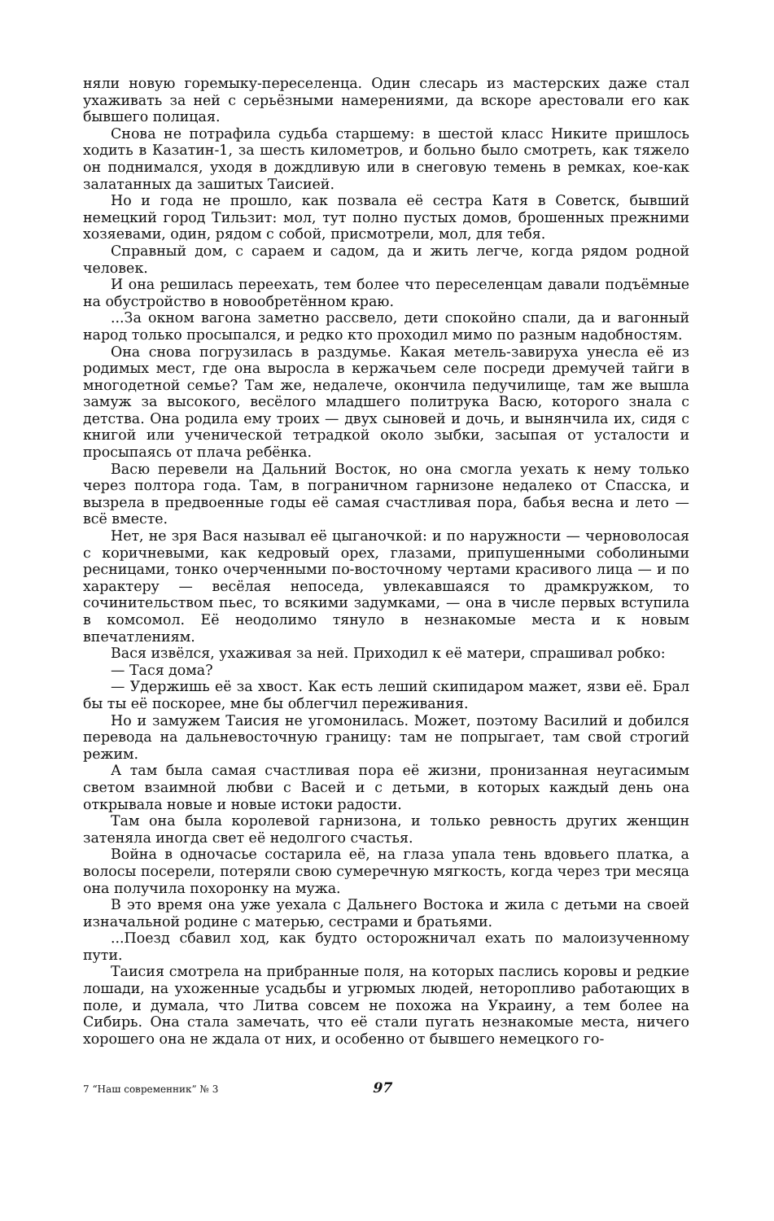няли новую горемыку-переселенца. Один слесарь из мастерских даже стал ухаживать за ней с серьёзными намерениями, да вскоре арестовали его как бывшего полицая.
Снова не потрафила судьба старшему: в шестой класс Никите пришлось ходить в Казатин-1, за шесть километров, и больно было смотреть, как тяжело он поднимался, уходя в дождливую или в снеговую темень в ремках, кое-как залатанных да зашитых Таисией.
Но и года не прошло, как позвала её сестра Катя в Советск, бывший немецкий город Тильзит: мол, тут полно пустых домов, брошенных прежними хозяевами, один, рядом с собой, присмотрели, мол, для тебя.
Справный дом, с сараем и садом, да и жить легче, когда рядом родной человек.
И она решилась переехать, тем более что переселенцам давали подъёмные на обустройство в новообретённом краю.
...За окном вагона заметно рассвело, дети спокойно спали, да и вагонный народ только просыпался, и редко кто проходил мимо по разным надобностям.
Она снова погрузилась в раздумье. Какая метель-завируха унесла её из родимых мест, где она выросла в кержачьем селе посреди дремучей тайги в многодетной семье? Там же, недалече, окончила педучилище, там же вышла замуж за высокого, весёлого младшего политрука Васю, которого знала с детства. Она родила ему троих — двух сыновей и дочь, и вынянчила их, сидя с книгой или ученической тетрадкой около зыбки, засыпая от усталости и просыпаясь от плача ребёнка.
Васю перевели на Дальний Восток, но она смогла уехать к нему только через полтора года. Там, в пограничном гарнизоне недалеко от Спасска, и вызрела в предвоенные годы её самая счастливая пора, бабья весна и лето — всё вместе.
Нет, не зря Вася называл её цыганочкой: и по наружности — черноволосая с коричневыми, как кедровый орех, глазами, припушенными соболиными ресницами, тонко очерченными по-восточному чертами красивого лица — и по характеру — весёлая непоседа, увлекавшаяся то драмкружком, то сочинительством пьес, то всякими задумками, — она в числе первых вступила в комсомол. Её неодолимо тянуло в незнакомые места и к новым впечатлениям.
Вася извёлся, ухаживая за ней. Приходил к её матери, спрашивал робко:
— Тася дома?
— Удержишь её за хвост. Как есть леший скипидаром мажет, язви её. Брал бы ты её поскорее, мне бы облегчил переживания.
Но и замужем Таисия не угомонилась. Может, поэтому Василий и добился перевода на дальневосточную границу: там не попрыгает, там свой строгий режим.
А там была самая счастливая пора её жизни, пронизанная неугасимым светом взаимной любви с Васей и с детьми, в которых каждый день она открывала новые и новые истоки радости.
Там она была королевой гарнизона, и только ревность других женщин затеняла иногда свет её недолгого счастья.
Война в одночасье состарила её, на глаза упала тень вдовьего платка, а волосы посерели, потеряли свою сумеречную мягкость, когда через три месяца она получила похоронку на мужа.
В это время она уже уехала с Дальнего Востока и жила с детьми на своей изначальной родине с матерью, сестрами и братьями.
...Поезд сбавил ход, как будто осторожничал ехать по малоизученному пути.
Таисия смотрела на прибранные поля, на которых паслись коровы и редкие лошади, на ухоженные усадьбы и угрюмых людей, неторопливо работающих в поле, и думала, что Литва совсем не похожа на Украину, а тем более на Сибирь. Она стала замечать, что её стали пугать незнакомые места, ничего хорошего она не ждала от них, и особенно от бывшего немецкого го-
7 “Наш современник” № 3 97